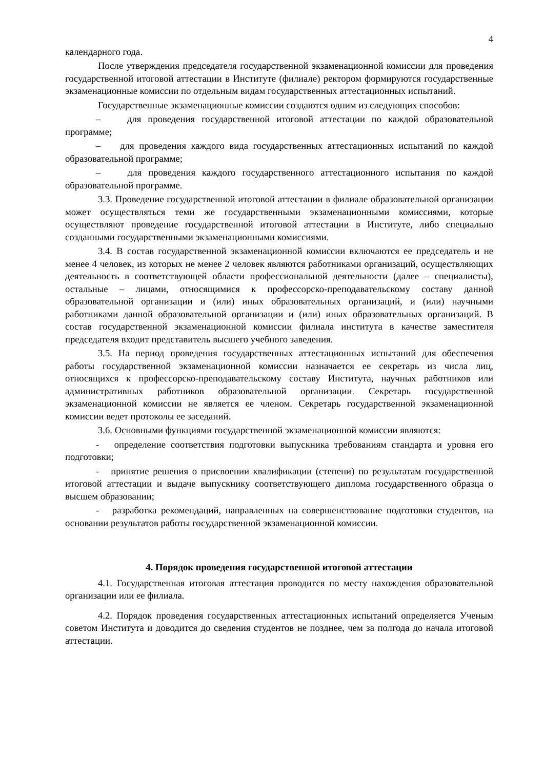4
календарного года.
После утверждения председателя государственной экзаменационной комиссии для проведения государственной итоговой аттестации в Институте (филиале) ректором формируются государственные экзаменационные комиссии по отдельным видам государственных аттестационных испытаний.
Государственные экзаменационные комиссии создаются одним из следующих способов:
– для проведения государственной итоговой аттестации по каждой образовательной программе;
– для проведения каждого вида государственных аттестационных испытаний по каждой образовательной программе;
– для проведения каждого государственного аттестационного испытания по каждой образовательной программе.
3.3. Проведение государственной итоговой аттестации в филиале образовательной организации может осуществляться теми же государственными экзаменационными комиссиями, которые осуществляют проведение государственной итоговой аттестации в Институте, либо специально созданными государственными экзаменационными комиссиями.
3.4. В состав государственной экзаменационной комиссии включаются ее председатель и не менее 4 человек, из которых не менее 2 человек являются работниками организаций, осуществляющих деятельность в соответствующей области профессиональной деятельности (далее – специалисты), остальные – лицами, относящимися к профессорско-преподавательскому составу данной образовательной организации и (или) иных образовательных организаций, и (или) научными работниками данной образовательной организации и (или) иных образовательных организаций. В состав государственной экзаменационной комиссии филиала института в качестве заместителя председателя входит представитель высшего учебного заведения.
3.5. На период проведения государственных аттестационных испытаний для обеспечения работы государственной экзаменационной комиссии назначается ее секретарь из числа лиц, относящихся к профессорско-преподавательскому составу Института, научных работников или административных работников образовательной организации. Секретарь государственной экзаменационной комиссии не является ее членом. Секретарь государственной экзаменационной комиссии ведет протоколы ее заседаний.
3.6. Основными функциями государственной экзаменационной комиссии являются:
- определение соответствия подготовки выпускника требованиям стандарта и уровня его подготовки;
- принятие решения о присвоении квалификации (степени) по результатам государственной итоговой аттестации и выдаче выпускнику соответствующего диплома государственного образца о высшем образовании;
- разработка рекомендаций, направленных на совершенствование подготовки студентов, на основании результатов работы государственной экзаменационной комиссии.
4. Порядок проведения государственной итоговой аттестации
4.1. Государственная итоговая аттестация проводится по месту нахождения образовательной организации или ее филиала.
4.2. Порядок проведения государственных аттестационных испытаний определяется Ученым советом Института и доводится до сведения студентов не позднее, чем за полгода до начала итоговой аттестации.